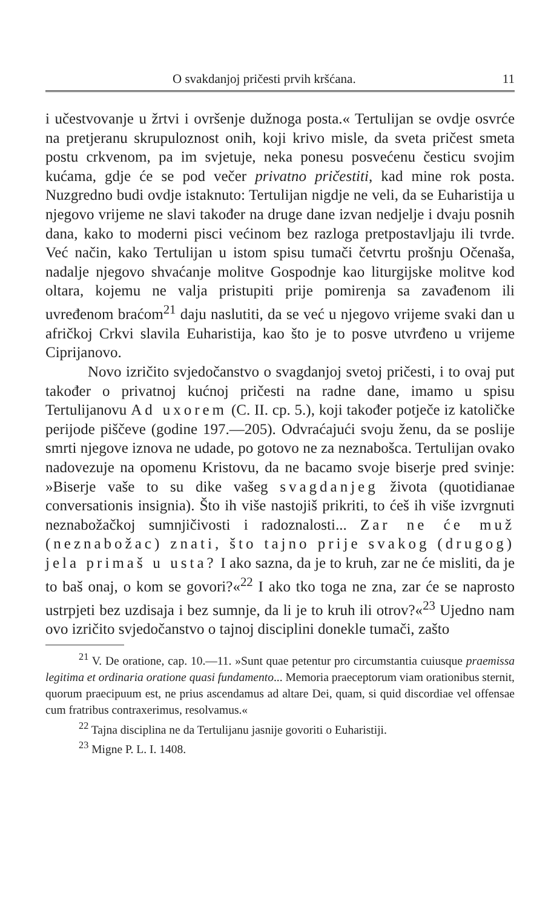O svakdanjoj pričesti prvih kršćana. 11
i učestvovanje u žrtvi i ovršenje dužnoga posta.« Tertulijan se ovdje osvrće na pretjeranu skrupuloznost onih, koji krivo misle, da sveta pričest smeta postu crkvenom, pa im svjetuje, neka ponesu posvećenu česticu svojim kućama, gdje će se pod večer privatno pričestiti, kad mine rok posta. Nuzgredno budi ovdje istaknuto: Tertulijan nigdje ne veli, da se Euharistija u njegovo vrijeme ne slavi također na druge dane izvan nedjelje i dvaju posnih dana, kako to moderni pisci većinom bez razloga pretpostavljaju ili tvrde. Već način, kako Tertulijan u istom spisu tumači četvrtu prošnju Očenaša, nadalje njegovo shvaćanje molitve Gospodnje kao liturgijske molitve kod oltara, kojemu ne valja pristupiti prije pomirenja sa zavađenom ili uvređenom braćom<sup>21</sup> daju naslutiti, da se već u njegovo vrijeme svaki dan u afričkoj Crkvi slavila Euharistija, kao što je to posve utvrđeno u vrijeme Ciprijanovo.
Novo izričito svjedočanstvo o svagdanjoj svetoj pričesti, i to ovaj put također o privatnoj kućnoj pričesti na radne dane, imamo u spisu Tertulijanovu Ad uxorem (C. II. cp. 5.), koji također potječe iz katoličke perijode piščeve (godine 197.—205). Odvraćajući svoju ženu, da se poslije smrti njegove iznova ne udade, po gotovo ne za neznabošca. Tertulijan ovako nadovezuje na opomenu Kristovu, da ne bacamo svoje biserje pred svinje: »Biserje vaše to su dike vašeg svagdanjeg života (quotidianae conversationis insignia). Što ih više nastojiš prikriti, to ćeš ih više izvrgnuti neznabožačkoj sumnjičivosti i radoznalosti... Zar ne će muž (neznabožac) znati, što tajno prije svakog (drugog) jela primaš u usta? I ako sazna, da je to kruh, zar ne će misliti, da je to baš onaj, o kom se govori?«<sup>22</sup> I ako tko toga ne zna, zar će se naprosto ustrpjeti bez uzdisaja i bez sumnje, da li je to kruh ili otrov?«<sup>23</sup> Ujedno nam ovo izričito svjedočanstvo o tajnoj disciplini donekle tumači, zašto
<sup>21</sup> V. De oratione, cap. 10.—11. »Sunt quae petentur pro circumstantia cuiusque praemissa legitima et ordinaria oratione quasi fundamento... Memoria praeceptorum viam orationibus sternit, quorum praecipuum est, ne prius ascendamus ad altare Dei, quam, si quid discordiae vel offensae cum fratribus contraxerimus, resolvamus.«
<sup>22</sup> Tajna disciplina ne da Tertulijanu jasnije govoriti o Euharistiji.
<sup>23</sup> Migne P. L. I. 1408.